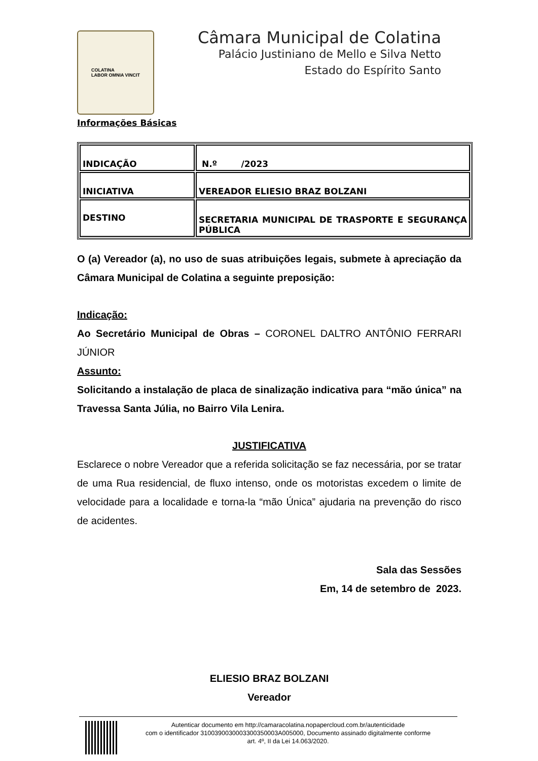COLATINA
LABOR OMNIA VINCIT
Câmara Municipal de Colatina
Palácio Justiniano de Mello e Silva Netto
Estado do Espírito Santo
Informações Básicas
| INDICAÇÃO | N.º /2023 |
| INICIATIVA | VEREADOR ELIESIO BRAZ BOLZANI |
| DESTINO | SECRETARIA MUNICIPAL DE TRASPORTE E SEGURANÇA PÚBLICA |
O (a) Vereador (a), no uso de suas atribuições legais, submete à apreciação da Câmara Municipal de Colatina a seguinte preposição:
Indicação:
Ao Secretário Municipal de Obras – CORONEL DALTRO ANTÔNIO FERRARI JÚNIOR
Assunto:
Solicitando a instalação de placa de sinalização indicativa para “mão única” na Travessa Santa Júlia, no Bairro Vila Lenira.
JUSTIFICATIVA
Esclarece o nobre Vereador que a referida solicitação se faz necessária, por se tratar de uma Rua residencial, de fluxo intenso, onde os motoristas excedem o limite de velocidade para a localidade e torna-la “mão Única” ajudaria na prevenção do risco de acidentes.
Sala das Sessões
Em, 14 de setembro de 2023.
ELIESIO BRAZ BOLZANI
Vereador
Autenticar documento em http://camaracolatina.nopapercloud.com.br/autenticidade
com o identificador 3100390030003300350003A005000, Documento assinado digitalmente conforme
art. 4º, II da Lei 14.063/2020.